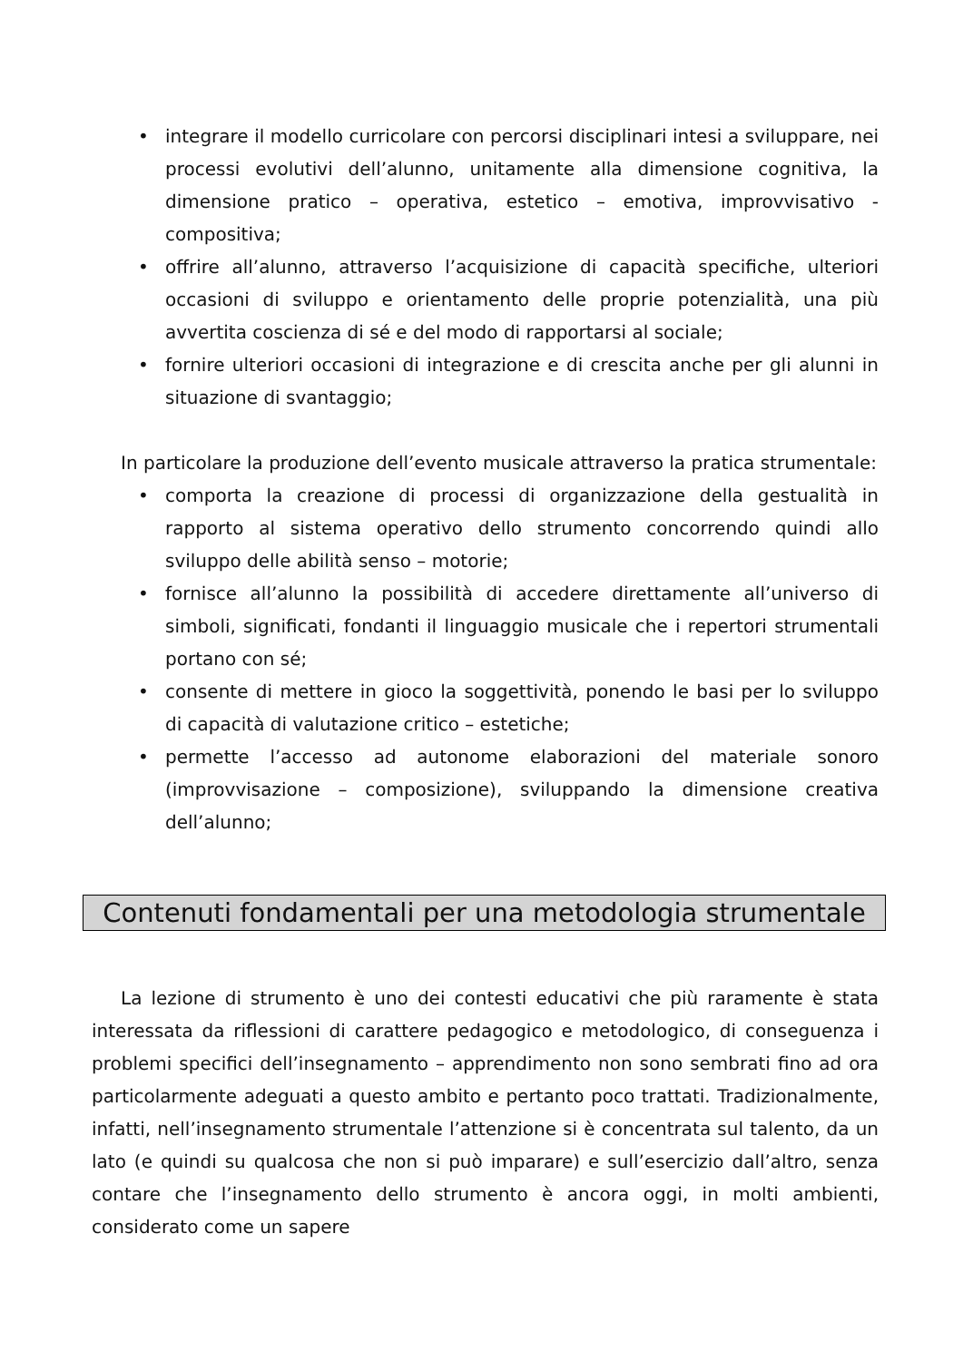• integrare il modello curricolare con percorsi disciplinari intesi a sviluppare, nei processi evolutivi dell’alunno, unitamente alla dimensione cognitiva, la dimensione pratico – operativa, estetico – emotiva, improvvisativo - compositiva;
• offrire all’alunno, attraverso l’acquisizione di capacità specifiche, ulteriori occasioni di sviluppo e orientamento delle proprie potenzialità, una più avvertita coscienza di sé e del modo di rapportarsi al sociale;
• fornire ulteriori occasioni di integrazione e di crescita anche per gli alunni in situazione di svantaggio;
In particolare la produzione dell’evento musicale attraverso la pratica strumentale:
• comporta la creazione di processi di organizzazione della gestualità in rapporto al sistema operativo dello strumento concorrendo quindi allo sviluppo delle abilità senso – motorie;
• fornisce all’alunno la possibilità di accedere direttamente all’universo di simboli, significati, fondanti il linguaggio musicale che i repertori strumentali portano con sé;
• consente di mettere in gioco la soggettività, ponendo le basi per lo sviluppo di capacità di valutazione critico – estetiche;
• permette l’accesso ad autonome elaborazioni del materiale sonoro (improvvisazione – composizione), sviluppando la dimensione creativa dell’alunno;
Contenuti fondamentali per una metodologia strumentale
La lezione di strumento è uno dei contesti educativi che più raramente è stata interessata da riflessioni di carattere pedagogico e metodologico, di conseguenza i problemi specifici dell’insegnamento – apprendimento non sono sembrati fino ad ora particolarmente adeguati a questo ambito e pertanto poco trattati. Tradizionalmente, infatti, nell’insegnamento strumentale l’attenzione si è concentrata sul talento, da un lato (e quindi su qualcosa che non si può imparare) e sull’esercizio dall’altro, senza contare che l’insegnamento dello strumento è ancora oggi, in molti ambienti, considerato come un sapere